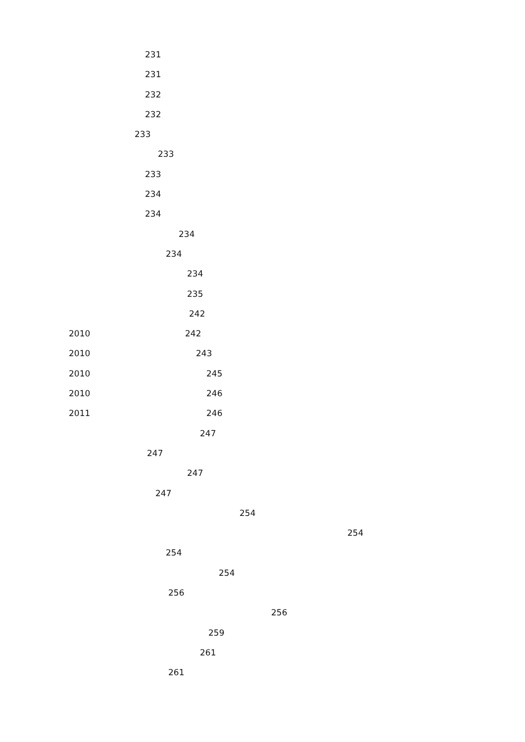231 231 232 232
233 233
233 234 234 234
234 234 235 242
2010 242
2010 243
2010 245
2010 246
2011 246
247
247 247
247 254 254
254 254
256 256
259
261
261